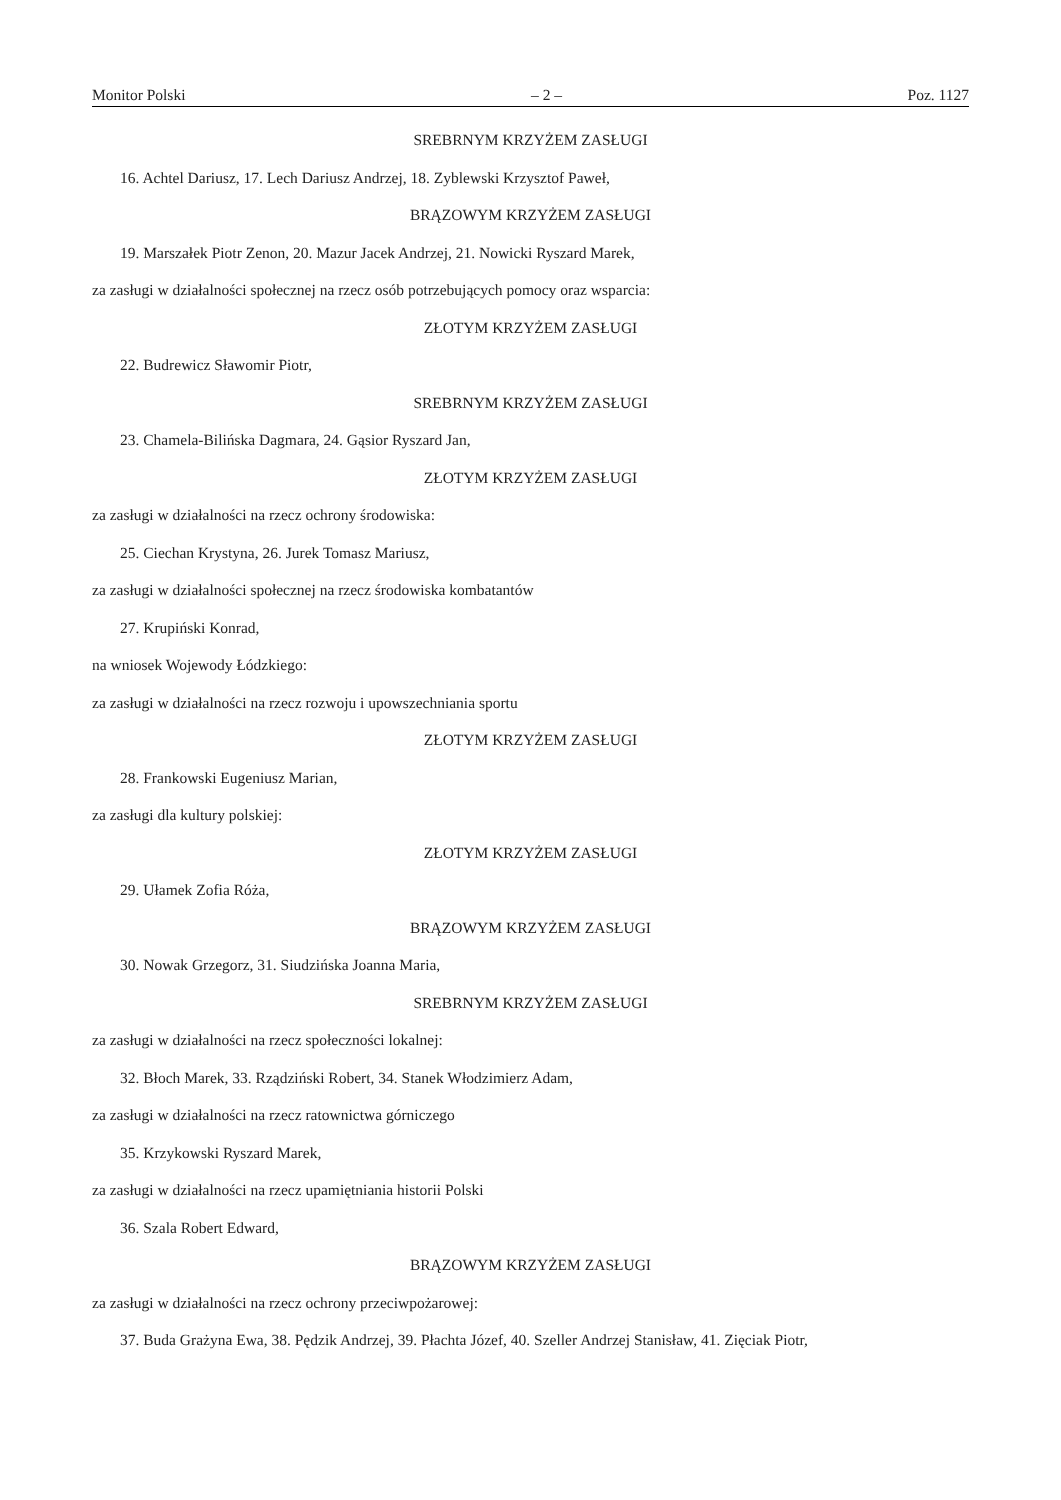Monitor Polski – 2 – Poz. 1127
SREBRNYM KRZYŻEM ZASŁUGI
16. Achtel Dariusz, 17. Lech Dariusz Andrzej, 18. Zyblewski Krzysztof Paweł,
BRĄZOWYM KRZYŻEM ZASŁUGI
19. Marszałek Piotr Zenon, 20. Mazur Jacek Andrzej, 21. Nowicki Ryszard Marek,
za zasługi w działalności społecznej na rzecz osób potrzebujących pomocy oraz wsparcia:
ZŁOTYM KRZYŻEM ZASŁUGI
22. Budrewicz Sławomir Piotr,
SREBRNYM KRZYŻEM ZASŁUGI
23. Chamela-Bilińska Dagmara, 24. Gąsior Ryszard Jan,
ZŁOTYM KRZYŻEM ZASŁUGI
za zasługi w działalności na rzecz ochrony środowiska:
25. Ciechan Krystyna, 26. Jurek Tomasz Mariusz,
za zasługi w działalności społecznej na rzecz środowiska kombatantów
27. Krupiński Konrad,
na wniosek Wojewody Łódzkiego:
za zasługi w działalności na rzecz rozwoju i upowszechniania sportu
ZŁOTYM KRZYŻEM ZASŁUGI
28. Frankowski Eugeniusz Marian,
za zasługi dla kultury polskiej:
ZŁOTYM KRZYŻEM ZASŁUGI
29. Ułamek Zofia Róża,
BRĄZOWYM KRZYŻEM ZASŁUGI
30. Nowak Grzegorz, 31. Siudzińska Joanna Maria,
SREBRNYM KRZYŻEM ZASŁUGI
za zasługi w działalności na rzecz społeczności lokalnej:
32. Błoch Marek, 33. Rządziński Robert, 34. Stanek Włodzimierz Adam,
za zasługi w działalności na rzecz ratownictwa górniczego
35. Krzykowski Ryszard Marek,
za zasługi w działalności na rzecz upamiętniania historii Polski
36. Szala Robert Edward,
BRĄZOWYM KRZYŻEM ZASŁUGI
za zasługi w działalności na rzecz ochrony przeciwpożarowej:
37. Buda Grażyna Ewa, 38. Pędzik Andrzej, 39. Płachta Józef, 40. Szeller Andrzej Stanisław, 41. Zięciak Piotr,